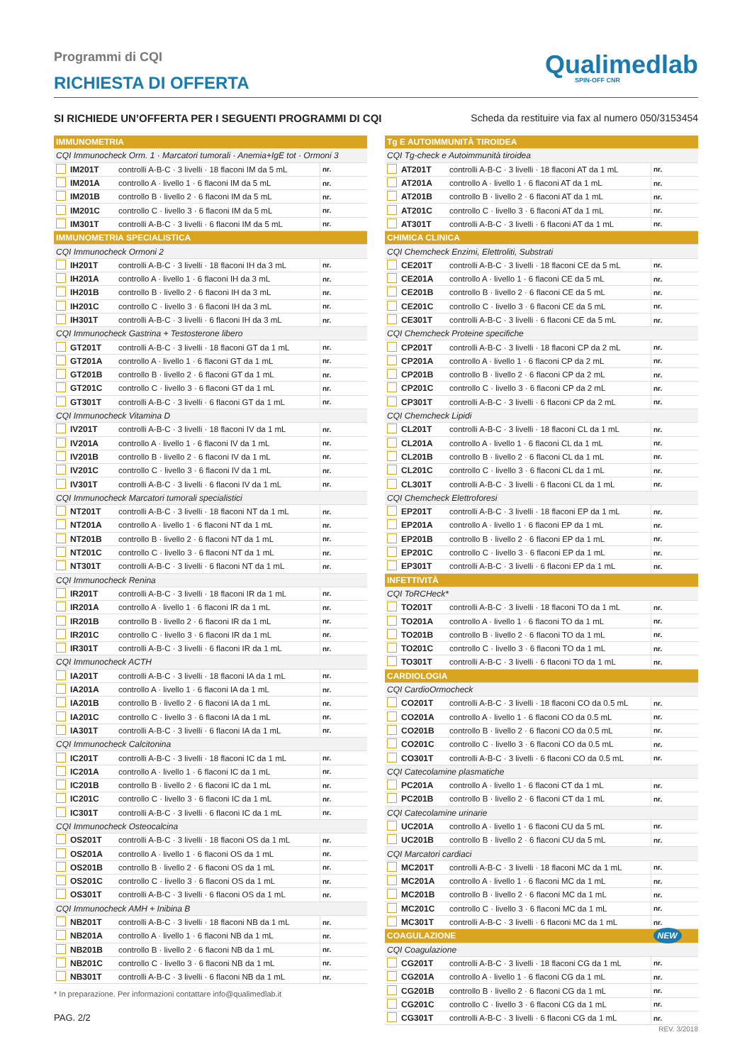Programmi di CQI
RICHIESTA DI OFFERTA
Qualimedlab
SPIN-OFF CNR
SI RICHIEDE UN’OFFERTA PER I SEGUENTI PROGRAMMI DI CQI Scheda da restituire via fax al numero 050/3153454
| IMMUNOMETRIA | | | |
| CQI Immunocheck Orm. 1 · Marcatori tumorali · Anemia+IgE tot · Ormoni 3 | | | |
| | IM201T | controlli A-B-C · 3 livelli · 18 flaconi IM da 5 mL | nr. |
| | IM201A | controllo A · livello 1 · 6 flaconi IM da 5 mL | nr. |
| | IM201B | controllo B · livello 2 · 6 flaconi IM da 5 mL | nr. |
| | IM201C | controllo C · livello 3 · 6 flaconi IM da 5 mL | nr. |
| | IM301T | controlli A-B-C · 3 livelli · 6 flaconi IM da 5 mL | nr. |
| IMMUNOMETRIA SPECIALISTICA | | | |
| CQI Immunocheck Ormoni 2 | | | |
| | IH201T | controlli A-B-C · 3 livelli · 18 flaconi IH da 3 mL | nr. |
| | IH201A | controllo A · livello 1 · 6 flaconi IH da 3 mL | nr. |
| | IH201B | controllo B · livello 2 · 6 flaconi IH da 3 mL | nr. |
| | IH201C | controllo C · livello 3 · 6 flaconi IH da 3 mL | nr. |
| | IH301T | controlli A-B-C · 3 livelli · 6 flaconi IH da 3 mL | nr. |
| CQI Immunocheck Gastrina + Testosterone libero | | | |
| | GT201T | controlli A-B-C · 3 livelli · 18 flaconi GT da 1 mL | nr. |
| | GT201A | controllo A · livello 1 · 6 flaconi GT da 1 mL | nr. |
| | GT201B | controllo B · livello 2 · 6 flaconi GT da 1 mL | nr. |
| | GT201C | controllo C · livello 3 · 6 flaconi GT da 1 mL | nr. |
| | GT301T | controlli A-B-C · 3 livelli · 6 flaconi GT da 1 mL | nr. |
| CQI Immunocheck Vitamina D | | | |
| | IV201T | controlli A-B-C · 3 livelli · 18 flaconi IV da 1 mL | nr. |
| | IV201A | controllo A · livello 1 · 6 flaconi IV da 1 mL | nr. |
| | IV201B | controllo B · livello 2 · 6 flaconi IV da 1 mL | nr. |
| | IV201C | controllo C · livello 3 · 6 flaconi IV da 1 mL | nr. |
| | IV301T | controlli A-B-C · 3 livelli · 6 flaconi IV da 1 mL | nr. |
| CQI Immunocheck Marcatori tumorali specialistici | | | |
| | NT201T | controlli A-B-C · 3 livelli · 18 flaconi NT da 1 mL | nr. |
| | NT201A | controllo A · livello 1 · 6 flaconi NT da 1 mL | nr. |
| | NT201B | controllo B · livello 2 · 6 flaconi NT da 1 mL | nr. |
| | NT201C | controllo C · livello 3 · 6 flaconi NT da 1 mL | nr. |
| | NT301T | controlli A-B-C · 3 livelli · 6 flaconi NT da 1 mL | nr. |
| CQI Immunocheck Renina | | | |
| | IR201T | controlli A-B-C · 3 livelli · 18 flaconi IR da 1 mL | nr. |
| | IR201A | controllo A · livello 1 · 6 flaconi IR da 1 mL | nr. |
| | IR201B | controllo B · livello 2 · 6 flaconi IR da 1 mL | nr. |
| | IR201C | controllo C · livello 3 · 6 flaconi IR da 1 mL | nr. |
| | IR301T | controlli A-B-C · 3 livelli · 6 flaconi IR da 1 mL | nr. |
| CQI Immunocheck ACTH | | | |
| | IA201T | controlli A-B-C · 3 livelli · 18 flaconi IA da 1 mL | nr. |
| | IA201A | controllo A · livello 1 · 6 flaconi IA da 1 mL | nr. |
| | IA201B | controllo B · livello 2 · 6 flaconi IA da 1 mL | nr. |
| | IA201C | controllo C · livello 3 · 6 flaconi IA da 1 mL | nr. |
| | IA301T | controlli A-B-C · 3 livelli · 6 flaconi IA da 1 mL | nr. |
| CQI Immunocheck Calcitonina | | | |
| | IC201T | controlli A-B-C · 3 livelli · 18 flaconi IC da 1 mL | nr. |
| | IC201A | controllo A · livello 1 · 6 flaconi IC da 1 mL | nr. |
| | IC201B | controllo B · livello 2 · 6 flaconi IC da 1 mL | nr. |
| | IC201C | controllo C · livello 3 · 6 flaconi IC da 1 mL | nr. |
| | IC301T | controlli A-B-C · 3 livelli · 6 flaconi IC da 1 mL | nr. |
| CQI Immunocheck Osteocalcina | | | |
| | OS201T | controlli A-B-C · 3 livelli · 18 flaconi OS da 1 mL | nr. |
| | OS201A | controllo A · livello 1 · 6 flaconi OS da 1 mL | nr. |
| | OS201B | controllo B · livello 2 · 6 flaconi OS da 1 mL | nr. |
| | OS201C | controllo C · livello 3 · 6 flaconi OS da 1 mL | nr. |
| | OS301T | controlli A-B-C · 3 livelli · 6 flaconi OS da 1 mL | nr. |
| CQI Immunocheck AMH + Inibina B | | | |
| | NB201T | controlli A-B-C · 3 livelli · 18 flaconi NB da 1 mL | nr. |
| | NB201A | controllo A · livello 1 · 6 flaconi NB da 1 mL | nr. |
| | NB201B | controllo B · livello 2 · 6 flaconi NB da 1 mL | nr. |
| | NB201C | controllo C · livello 3 · 6 flaconi NB da 1 mL | nr. |
| | NB301T | controlli A-B-C · 3 livelli · 6 flaconi NB da 1 mL | nr. |
* In preparazione. Per informazioni contattare info@qualimedlab.it
PAG. 2/2
| Tg E AUTOIMMUNITÀ TIROIDEA | | | |
| CQI Tg-check e Autoimmunità tiroidea | | | |
| | AT201T | controlli A-B-C · 3 livelli · 18 flaconi AT da 1 mL | nr. |
| | AT201A | controllo A · livello 1 · 6 flaconi AT da 1 mL | nr. |
| | AT201B | controllo B · livello 2 · 6 flaconi AT da 1 mL | nr. |
| | AT201C | controllo C · livello 3 · 6 flaconi AT da 1 mL | nr. |
| | AT301T | controlli A-B-C · 3 livelli · 6 flaconi AT da 1 mL | nr. |
| CHIMICA CLINICA | | | |
| CQI Chemcheck Enzimi, Elettroliti, Substrati | | | |
| | CE201T | controlli A-B-C · 3 livelli · 18 flaconi CE da 5 mL | nr. |
| | CE201A | controllo A · livello 1 · 6 flaconi CE da 5 mL | nr. |
| | CE201B | controllo B · livello 2 · 6 flaconi CE da 5 mL | nr. |
| | CE201C | controllo C · livello 3 · 6 flaconi CE da 5 mL | nr. |
| | CE301T | controlli A-B-C · 3 livelli · 6 flaconi CE da 5 mL | nr. |
| CQI Chemcheck Proteine specifiche | | | |
| | CP201T | controlli A-B-C · 3 livelli · 18 flaconi CP da 2 mL | nr. |
| | CP201A | controllo A · livello 1 · 6 flaconi CP da 2 mL | nr. |
| | CP201B | controllo B · livello 2 · 6 flaconi CP da 2 mL | nr. |
| | CP201C | controllo C · livello 3 · 6 flaconi CP da 2 mL | nr. |
| | CP301T | controlli A-B-C · 3 livelli · 6 flaconi CP da 2 mL | nr. |
| CQI Chemcheck Lipidi | | | |
| | CL201T | controlli A-B-C · 3 livelli · 18 flaconi CL da 1 mL | nr. |
| | CL201A | controllo A · livello 1 · 6 flaconi CL da 1 mL | nr. |
| | CL201B | controllo B · livello 2 · 6 flaconi CL da 1 mL | nr. |
| | CL201C | controllo C · livello 3 · 6 flaconi CL da 1 mL | nr. |
| | CL301T | controlli A-B-C · 3 livelli · 6 flaconi CL da 1 mL | nr. |
| CQI Chemcheck Elettroforesi | | | |
| | EP201T | controlli A-B-C · 3 livelli · 18 flaconi EP da 1 mL | nr. |
| | EP201A | controllo A · livello 1 · 6 flaconi EP da 1 mL | nr. |
| | EP201B | controllo B · livello 2 · 6 flaconi EP da 1 mL | nr. |
| | EP201C | controllo C · livello 3 · 6 flaconi EP da 1 mL | nr. |
| | EP301T | controlli A-B-C · 3 livelli · 6 flaconi EP da 1 mL | nr. |
| INFETTIVITÀ | | | |
| CQI ToRCHeck* | | | |
| | TO201T | controlli A-B-C · 3 livelli · 18 flaconi TO da 1 mL | nr. |
| | TO201A | controllo A · livello 1 · 6 flaconi TO da 1 mL | nr. |
| | TO201B | controllo B · livello 2 · 6 flaconi TO da 1 mL | nr. |
| | TO201C | controllo C · livello 3 · 6 flaconi TO da 1 mL | nr. |
| | TO301T | controlli A-B-C · 3 livelli · 6 flaconi TO da 1 mL | nr. |
| CARDIOLOGIA | | | |
| CQI CardioOrmocheck | | | |
| | CO201T | controlli A-B-C · 3 livelli · 18 flaconi CO da 0.5 mL | nr. |
| | CO201A | controllo A · livello 1 · 6 flaconi CO da 0.5 mL | nr. |
| | CO201B | controllo B · livello 2 · 6 flaconi CO da 0.5 mL | nr. |
| | CO201C | controllo C · livello 3 · 6 flaconi CO da 0.5 mL | nr. |
| | CO301T | controlli A-B-C · 3 livelli · 6 flaconi CO da 0.5 mL | nr. |
| CQI Catecolamine plasmatiche | | | |
| | PC201A | controllo A · livello 1 · 6 flaconi CT da 1 mL | nr. |
| | PC201B | controllo B · livello 2 · 6 flaconi CT da 1 mL | nr. |
| CQI Catecolamine urinarie | | | |
| | UC201A | controllo A · livello 1 · 6 flaconi CU da 5 mL | nr. |
| | UC201B | controllo B · livello 2 · 6 flaconi CU da 5 mL | nr. |
| CQI Marcatori cardiaci | | | |
| | MC201T | controlli A-B-C · 3 livelli · 18 flaconi MC da 1 mL | nr. |
| | MC201A | controllo A · livello 1 · 6 flaconi MC da 1 mL | nr. |
| | MC201B | controllo B · livello 2 · 6 flaconi MC da 1 mL | nr. |
| | MC201C | controllo C · livello 3 · 6 flaconi MC da 1 mL | nr. |
| | MC301T | controlli A-B-C · 3 livelli · 6 flaconi MC da 1 mL | nr. |
| COAGULAZIONE | | | NEW |
| CQI Coagulazione | | | |
| | CG201T | controlli A-B-C · 3 livelli · 18 flaconi CG da 1 mL | nr. |
| | CG201A | controllo A · livello 1 · 6 flaconi CG da 1 mL | nr. |
| | CG201B | controllo B · livello 2 · 6 flaconi CG da 1 mL | nr. |
| | CG201C | controllo C · livello 3 · 6 flaconi CG da 1 mL | nr. |
| | CG301T | controlli A-B-C · 3 livelli · 6 flaconi CG da 1 mL | nr. |
REV. 3/2018